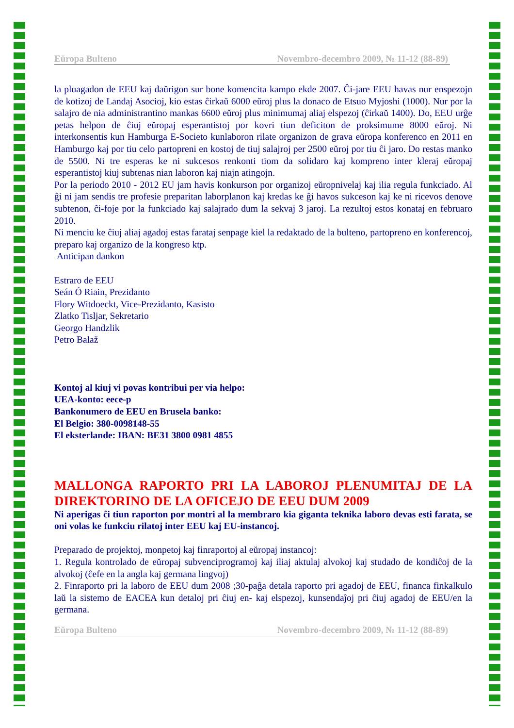Eŭropa Bulteno Novembro-decembro 2009, № 11-12 (88-89)
la pluagadon de EEU kaj daŭrigon sur bone komencita kampo ekde 2007. Ĉi-jare EEU havas nur enspezojn de kotizoj de Landaj Asocioj, kio estas ĉirkaŭ 6000 eŭroj plus la donaco de Etsuo Myjoshi (1000). Nur por la salajro de nia administrantino mankas 6600 eŭroj plus minimumaj aliaj elspezoj (ĉirkaŭ 1400). Do, EEU urĝe petas helpon de ĉiuj eŭropaj esperantistoj por kovri tiun deficiton de proksimume 8000 eŭroj. Ni interkonsentis kun Hamburga E-Societo kunlaboron rilate organizon de grava eŭropa konferenco en 2011 en Hamburgo kaj por tiu celo partopreni en kostoj de tiuj salajroj per 2500 eŭroj por tiu ĉi jaro. Do restas manko de 5500. Ni tre esperas ke ni sukcesos renkonti tiom da solidaro kaj kompreno inter kleraj eŭropaj esperantistoj kiuj subtenas nian laboron kaj niajn atingojn.
Por la periodo 2010 - 2012 EU jam havis konkurson por organizoj eŭropnivelaj kaj ilia regula funkciado. Al ĝi ni jam sendis tre profesie preparitan laborplanon kaj kredas ke ĝi havos sukceson kaj ke ni ricevos denove subtenon, ĉi-foje por la funkciado kaj salajrado dum la sekvaj 3 jaroj. La rezultoj estos konataj en februaro 2010.
Ni menciu ke ĉiuj aliaj agadoj estas farataj senpage kiel la redaktado de la bulteno, partopreno en konferencoj, preparo kaj organizo de la kongreso ktp.
Anticipan dankon
Estraro de EEU
Seán Ó Riain, Prezidanto
Flory Witdoeckt, Vice-Prezidanto, Kasisto
Zlatko Tisljar, Sekretario
Georgo Handzlik
Petro Balaž
Kontoj al kiuj vi povas kontribui per via helpo:
UEA-konto: eece-p
Bankonumero de EEU en Brusela banko:
El Belgio: 380-0098148-55
El eksterlande: IBAN: BE31 3800 0981 4855
MALLONGA RAPORTO PRI LA LABOROJ PLENUMITAJ DE LA DIREKTORINO DE LA OFICEJO DE EEU DUM 2009
Ni aperigas ĉi tiun raporton por montri al la membraro kia giganta teknika laboro devas esti farata, se oni volas ke funkciu rilatoj inter EEU kaj EU-instancoj.
Preparado de projektoj, monpetoj kaj finraportoj al eŭropaj instancoj:
1. Regula kontrolado de eŭropaj subvenciprogramoj kaj iliaj aktulaj alvokoj kaj studado de kondiĉoj de la alvokoj (ĉefe en la angla kaj germana lingvoj)
2. Finraporto pri la laboro de EEU dum 2008 ;30-paĝa detala raporto pri agadoj de EEU, financa finkalkulo laŭ la sistemo de EACEA kun detaloj pri ĉiuj en- kaj elspezoj, kunsendaĵoj pri ĉiuj agadoj de EEU/en la germana.
Eŭropa Bulteno Novembro-decembro 2009, № 11-12 (88-89)